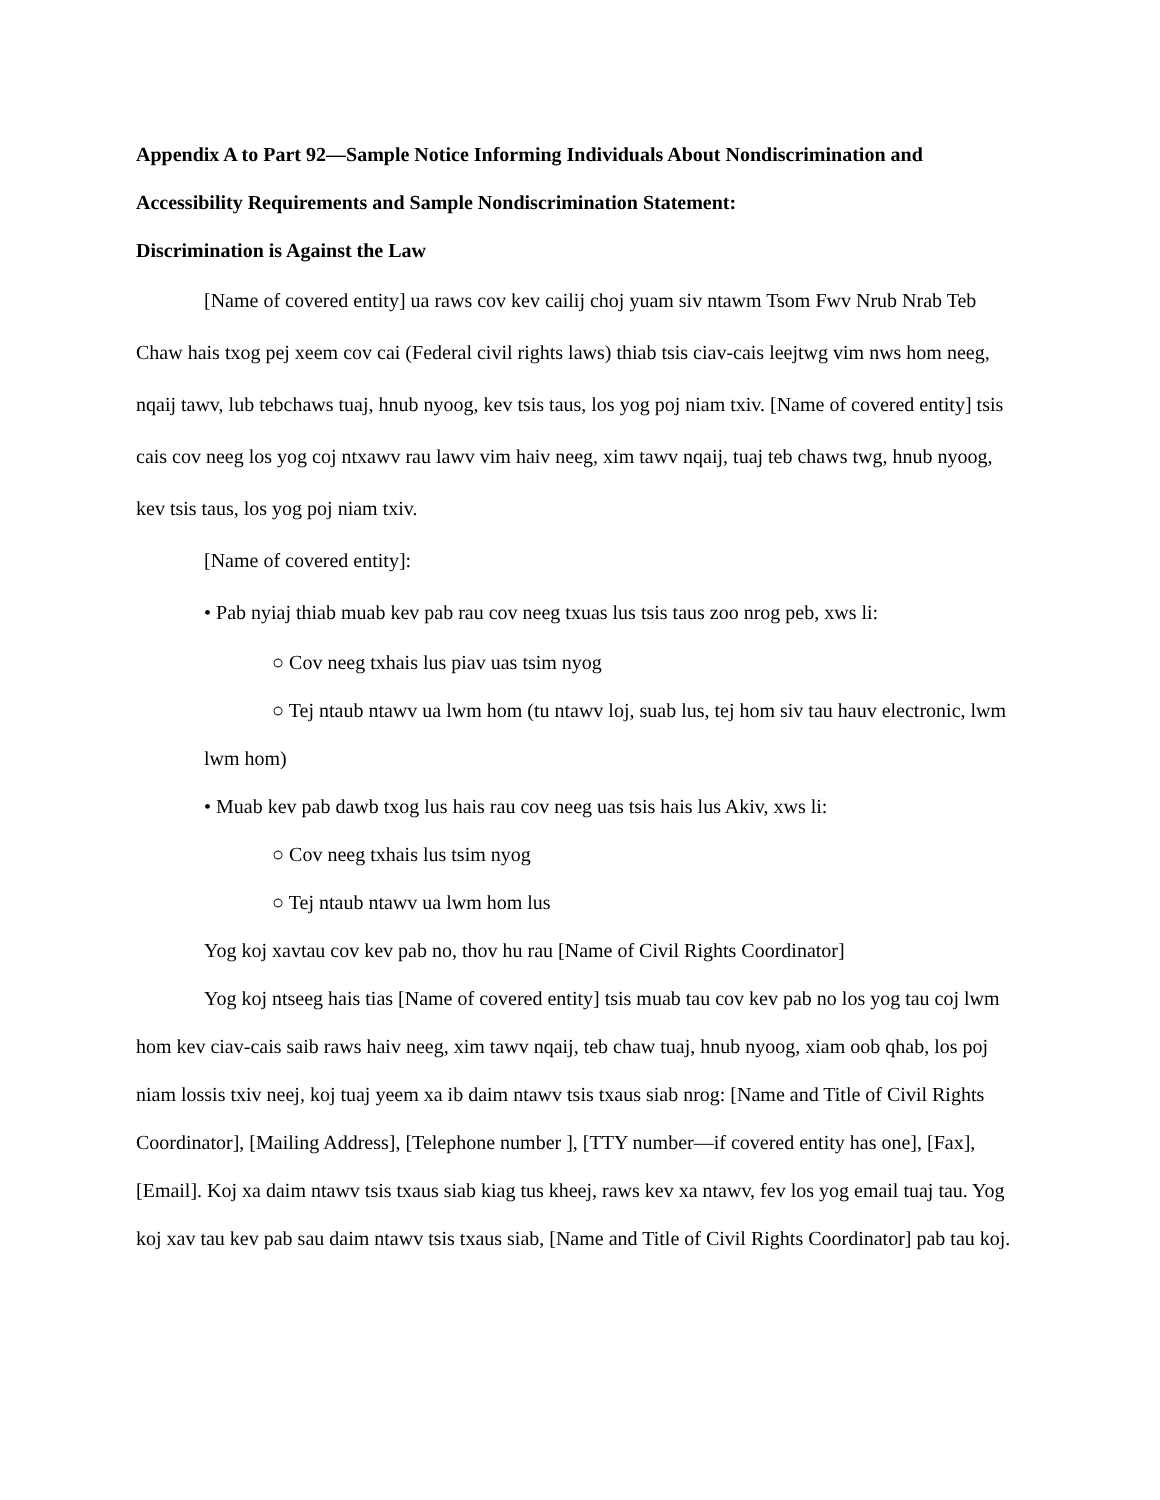Appendix A to Part 92—Sample Notice Informing Individuals About Nondiscrimination and Accessibility Requirements and Sample Nondiscrimination Statement:
Discrimination is Against the Law
[Name of covered entity] ua raws cov kev cailij choj yuam siv ntawm Tsom Fwv Nrub Nrab Teb Chaw hais txog pej xeem cov cai (Federal civil rights laws) thiab tsis ciav-cais leejtwg vim nws hom neeg, nqaij tawv, lub tebchaws tuaj, hnub nyoog, kev tsis taus, los yog poj niam txiv. [Name of covered entity] tsis cais cov neeg los yog coj ntxawv rau lawv vim haiv neeg, xim tawv nqaij, tuaj teb chaws twg, hnub nyoog, kev tsis taus, los yog poj niam txiv.
[Name of covered entity]:
• Pab nyiaj thiab muab kev pab rau cov neeg txuas lus tsis taus zoo nrog peb, xws li:
○ Cov neeg txhais lus piav uas tsim nyog
○ Tej ntaub ntawv ua lwm hom (tu ntawv loj, suab lus, tej hom siv tau hauv electronic, lwm lwm hom)
• Muab kev pab dawb txog lus hais rau cov neeg uas tsis hais lus Akiv, xws li:
○ Cov neeg txhais lus tsim nyog
○ Tej ntaub ntawv ua lwm hom lus
Yog koj xavtau cov kev pab no, thov hu rau [Name of Civil Rights Coordinator]
Yog koj ntseeg hais tias [Name of covered entity] tsis muab tau cov kev pab no los yog tau coj lwm hom kev ciav-cais saib raws haiv neeg, xim tawv nqaij, teb chaw tuaj, hnub nyoog, xiam oob qhab, los poj niam lossis txiv neej, koj tuaj yeem xa ib daim ntawv tsis txaus siab nrog: [Name and Title of Civil Rights Coordinator], [Mailing Address], [Telephone number ], [TTY number—if covered entity has one], [Fax], [Email]. Koj xa daim ntawv tsis txaus siab kiag tus kheej, raws kev xa ntawv, fev los yog email tuaj tau. Yog koj xav tau kev pab sau daim ntawv tsis txaus siab, [Name and Title of Civil Rights Coordinator] pab tau koj.